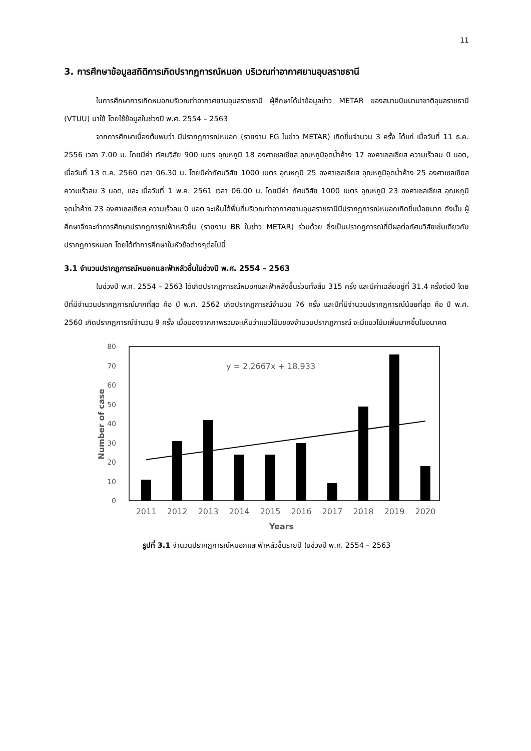11
3. การศึกษาข้อมูลสถิติการเกิดปรากฏการณ์หมอก บริเวณท่าอากาศยานอุบลราชธานี
ในการศึกษาการเกิดหมอกบริเวณท่าอากาศยานอุบลราชธานี ผู้ศึกษาได้นำข้อมูลข่าว METAR ของสนามบินนานาชาติอุบลราชธานี (VTUU) มาใช้ โดยใช้ข้อมูลในช่วงปี พ.ศ. 2554 – 2563
จากการศึกษาเบื้องต้นพบว่า มีปรากฏการณ์หมอก (รายงาน FG ในข่าว METAR) เกิดขึ้นจำนวน 3 ครั้ง ได้แก่ เมื่อวันที่ 11 ธ.ค. 2556 เวลา 7.00 น. โดยมีค่า ทัศนวิสัย 900 เมตร อุณหภูมิ 18 องศาเซลเซียส อุณหภูมิจุดน้ำค้าง 17 องศาเซลเซียส ความเร็วลม 0 นอต, เมื่อวันที่ 13 ต.ค. 2560 เวลา 06.30 น. โดยมีค่าทัศนวิสัย 1000 เมตร อุณหภูมิ 25 องศาเซลเซียส อุณหภูมิจุดน้ำค้าง 25 องศาเซลเซียส ความเร็วลม 3 นอต, และ เมื่อวันที่ 1 พ.ค. 2561 เวลา 06.00 น. โดยมีค่า ทัศนวิสัย 1000 เมตร อุณหภูมิ 23 องศาเซลเซียส อุณหภูมิจุดน้ำค้าง 23 องศาเซลเซียส ความเร็วลม 0 นอต จะเห็นได้พื้นที่บริเวณท่าอากาศยานอุบลราชธานีมีปรากฏการณ์หมอกเกิดขึ้นน้อยมาก ดังนั้น ผู้ศึกษาจึงจะทำการศึกษาปรากฏการณ์ฟ้าหลัวชื้น (รายงาน BR ในข่าว METAR) ร่วมด้วย ซึ่งเป็นปรากฏการณ์ที่มีผลต่อทัศนวิสัยเช่นเดียวกับปรากฏการหมอก โดยได้ทำการศึกษาในหัวข้อต่างๆต่อไปนี้
3.1 จำนวนปรากฏการณ์หมอกและฟ้าหลัวชื้นในช่วงปี พ.ศ. 2554 – 2563
ในช่วงปี พ.ศ. 2554 – 2563 ได้เกิดปรากฏการณ์หมอกและฟ้าหลังชื้นร่วมทั้งสิ้น 315 ครั้ง และมีค่าเฉลี่ยอยู่ที่ 31.4 ครั้งต่อปี โดยปีที่มีจำนวนปรากฏการณ์มากที่สุด คือ ปี พ.ศ. 2562 เกิดปรากฏการณ์จำนวน 76 ครั้ง และปีที่มีจำนวนปรากฏการณ์น้อยที่สุด คือ ปี พ.ศ. 2560 เกิดปรากฏการณ์จำนวน 9 ครั้ง เมื่อมองจากภาพรวมจะเห็นว่าแนวโน้มของจำนวนปรากฏการณ์ จะมีแนวโน้มเพิ่มมากขึ้นในอนาคต
0
10
20
30
40
50
60
70
80
y = 2.2667x + 18.933
2011
2012
2013
2014
2015
2016
2017
2018
2019
2020
Number of case
Years
รูปที่ 3.1 จำนวนปรากฏการณ์หมอกและฟ้าหลัวชื้นรายปี ในช่วงปี พ.ศ. 2554 – 2563